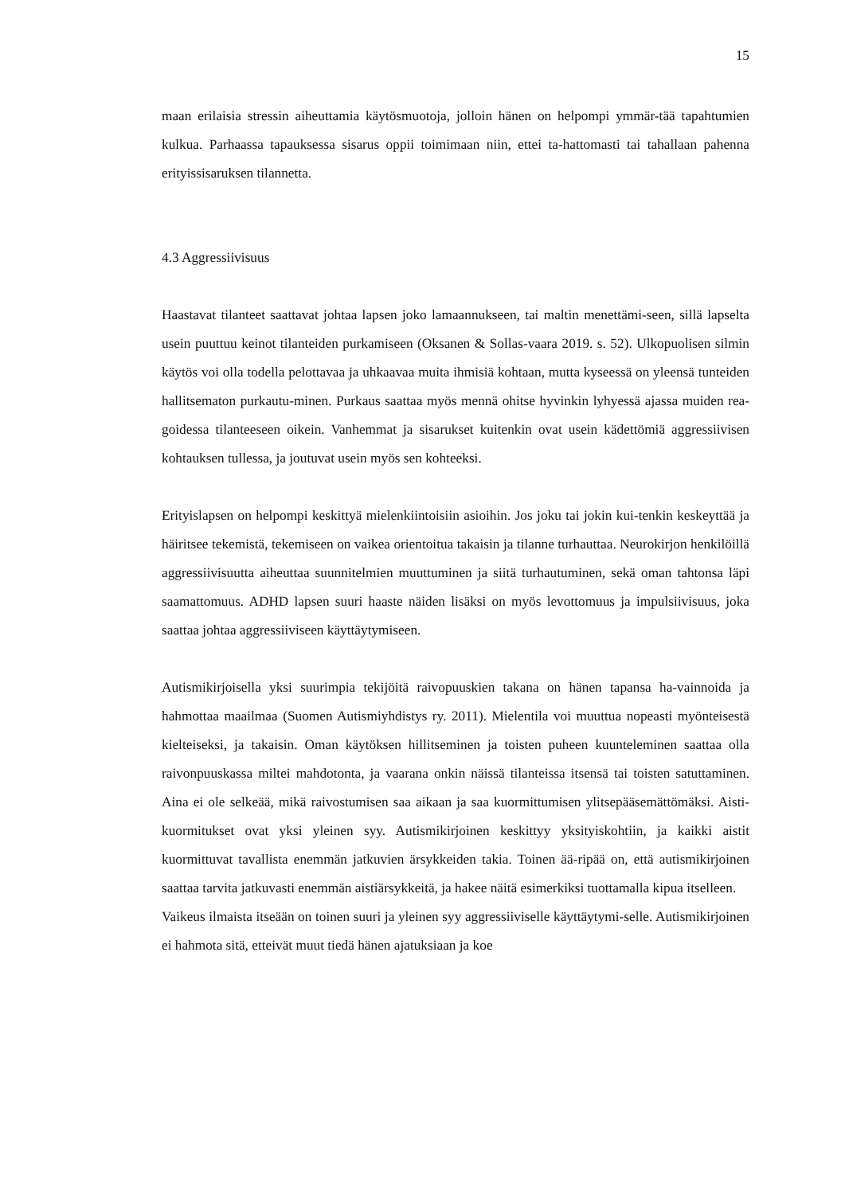15
maan erilaisia stressin aiheuttamia käytösmuotoja, jolloin hänen on helpompi ymmär-tää tapahtumien kulkua. Parhaassa tapauksessa sisarus oppii toimimaan niin, ettei ta-hattomasti tai tahallaan pahenna erityissisaruksen tilannetta.
4.3 Aggressiivisuus
Haastavat tilanteet saattavat johtaa lapsen joko lamaannukseen, tai maltin menettämi-seen, sillä lapselta usein puuttuu keinot tilanteiden purkamiseen (Oksanen & Sollas-vaara 2019. s. 52). Ulkopuolisen silmin käytös voi olla todella pelottavaa ja uhkaavaa muita ihmisiä kohtaan, mutta kyseessä on yleensä tunteiden hallitsematon purkautu-minen. Purkaus saattaa myös mennä ohitse hyvinkin lyhyessä ajassa muiden rea-goidessa tilanteeseen oikein. Vanhemmat ja sisarukset kuitenkin ovat usein kädettömiä aggressiivisen kohtauksen tullessa, ja joutuvat usein myös sen kohteeksi.
Erityislapsen on helpompi keskittyä mielenkiintoisiin asioihin. Jos joku tai jokin kui-tenkin keskeyttää ja häiritsee tekemistä, tekemiseen on vaikea orientoitua takaisin ja tilanne turhauttaa. Neurokirjon henkilöillä aggressiivisuutta aiheuttaa suunnitelmien muuttuminen ja siitä turhautuminen, sekä oman tahtonsa läpi saamattomuus. ADHD lapsen suuri haaste näiden lisäksi on myös levottomuus ja impulsiivisuus, joka saattaa johtaa aggressiiviseen käyttäytymiseen.
Autismikirjoisella yksi suurimpia tekijöitä raivopuuskien takana on hänen tapansa ha-vainnoida ja hahmottaa maailmaa (Suomen Autismiyhdistys ry. 2011). Mielentila voi muuttua nopeasti myönteisestä kielteiseksi, ja takaisin. Oman käytöksen hillitseminen ja toisten puheen kuunteleminen saattaa olla raivonpuuskassa miltei mahdotonta, ja vaarana onkin näissä tilanteissa itsensä tai toisten satuttaminen. Aina ei ole selkeää, mikä raivostumisen saa aikaan ja saa kuormittumisen ylitsepääsemättömäksi. Aisti-kuormitukset ovat yksi yleinen syy. Autismikirjoinen keskittyy yksityiskohtiin, ja kaikki aistit kuormittuvat tavallista enemmän jatkuvien ärsykkeiden takia. Toinen ää-ripää on, että autismikirjoinen saattaa tarvita jatkuvasti enemmän aistiärsykkeitä, ja hakee näitä esimerkiksi tuottamalla kipua itselleen.
Vaikeus ilmaista itseään on toinen suuri ja yleinen syy aggressiiviselle käyttäytymi-selle. Autismikirjoinen ei hahmota sitä, etteivät muut tiedä hänen ajatuksiaan ja koe